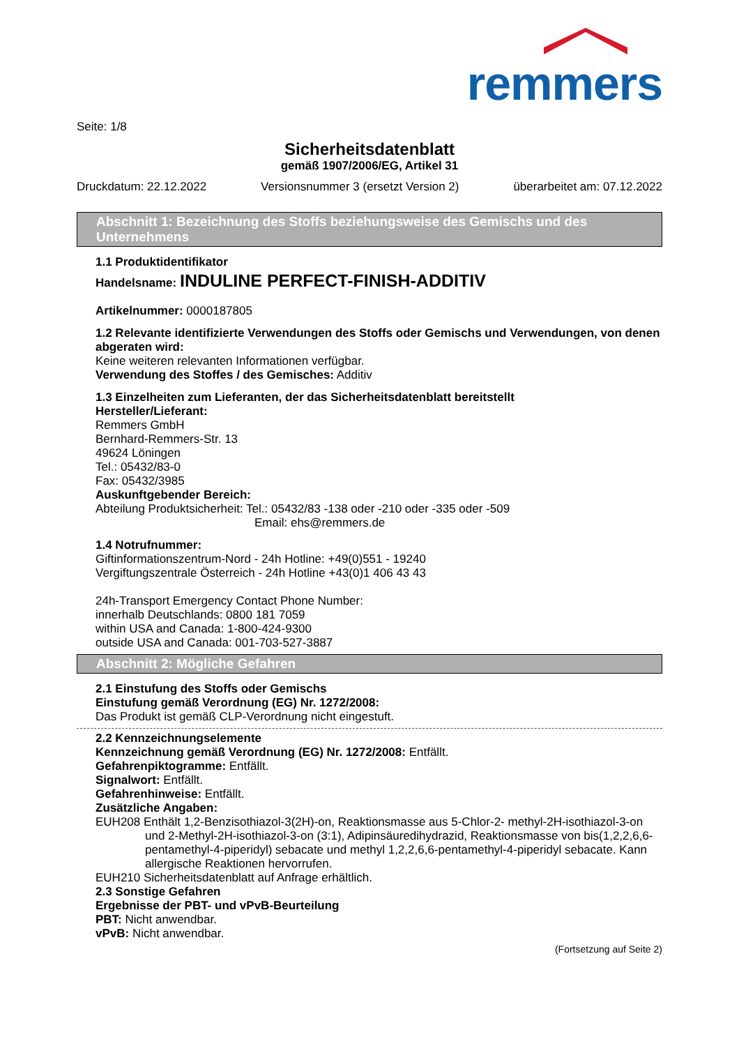remmers
Seite: 1/8
Sicherheitsdatenblatt
gemäß 1907/2006/EG, Artikel 31
Druckdatum: 22.12.2022 Versionsnummer 3 (ersetzt Version 2) überarbeitet am: 07.12.2022
Abschnitt 1: Bezeichnung des Stoffs beziehungsweise des Gemischs und des Unternehmens
1.1 Produktidentifikator
Handelsname: INDULINE PERFECT-FINISH-ADDITIV
Artikelnummer: 0000187805
1.2 Relevante identifizierte Verwendungen des Stoffs oder Gemischs und Verwendungen, von denen abgeraten wird:
Keine weiteren relevanten Informationen verfügbar.
Verwendung des Stoffes / des Gemisches: Additiv
1.3 Einzelheiten zum Lieferanten, der das Sicherheitsdatenblatt bereitstellt
Hersteller/Lieferant:
Remmers GmbH
Bernhard-Remmers-Str. 13
49624 Löningen
Tel.: 05432/83-0
Fax: 05432/3985
Auskunftgebender Bereich:
Abteilung Produktsicherheit: Tel.: 05432/83 -138 oder -210 oder -335 oder -509
Email: ehs@remmers.de
1.4 Notrufnummer:
Giftinformationszentrum-Nord - 24h Hotline: +49(0)551 - 19240
Vergiftungszentrale Österreich - 24h Hotline +43(0)1 406 43 43
24h-Transport Emergency Contact Phone Number:
innerhalb Deutschlands: 0800 181 7059
within USA and Canada: 1-800-424-9300
outside USA and Canada: 001-703-527-3887
Abschnitt 2: Mögliche Gefahren
2.1 Einstufung des Stoffs oder Gemischs
Einstufung gemäß Verordnung (EG) Nr. 1272/2008:
Das Produkt ist gemäß CLP-Verordnung nicht eingestuft.
2.2 Kennzeichnungselemente
Kennzeichnung gemäß Verordnung (EG) Nr. 1272/2008: Entfällt.
Gefahrenpiktogramme: Entfällt.
Signalwort: Entfällt.
Gefahrenhinweise: Entfällt.
Zusätzliche Angaben:
EUH208 Enthält 1,2-Benzisothiazol-3(2H)-on, Reaktionsmasse aus 5-Chlor-2- methyl-2H-isothiazol-3-on und 2-Methyl-2H-isothiazol-3-on (3:1), Adipinsäuredihydrazid, Reaktionsmasse von bis(1,2,2,6,6-pentamethyl-4-piperidyl) sebacate und methyl 1,2,2,6,6-pentamethyl-4-piperidyl sebacate. Kann allergische Reaktionen hervorrufen.
EUH210 Sicherheitsdatenblatt auf Anfrage erhältlich.
2.3 Sonstige Gefahren
Ergebnisse der PBT- und vPvB-Beurteilung
PBT: Nicht anwendbar.
vPvB: Nicht anwendbar.
(Fortsetzung auf Seite 2)